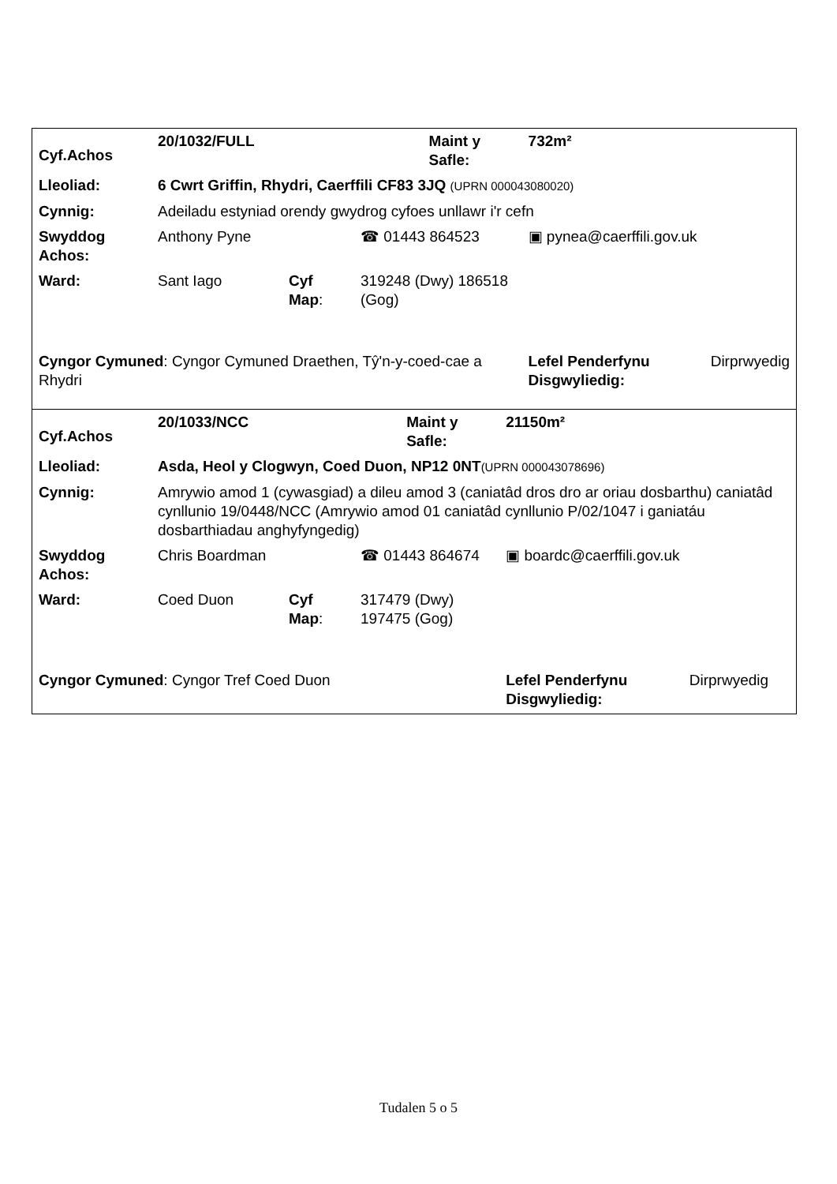| Cyf.Achos | 20/1032/FULL | | | Maint y Safle: | 732m² | |
| Lleoliad: | 6 Cwrt Griffin, Rhydri, Caerffili CF83 3JQ (UPRN 000043080020) | | | | | |
| Cynnig: | Adeiladu estyniad orendy gwydrog cyfoes unllawr i'r cefn | | | | | |
| Swyddog Achos: | Anthony Pyne | | ☎ 01443 864523 | | ▣ pynea@caerffili.gov.uk | |
| Ward: | Sant Iago | Cyf Map : | 319248 (Dwy) 186518 (Gog) | | | |
| Cyngor Cymuned : Cyngor Cymuned Draethen, Tŷ'n-y-coed-cae a Rhydri | | | | | Lefel Penderfynu Disgwyliedig: | Dirprwyedig |
| Cyf.Achos | 20/1033/NCC | | | Maint y Safle: | 21150m² | |
| Lleoliad: | Asda, Heol y Clogwyn, Coed Duon, NP12 0NT (UPRN 000043078696) | | | | | |
| Cynnig: | Amrywio amod 1 (cywasgiad) a dileu amod 3 (caniatâd dros dro ar oriau dosbarthu) caniatâd cynllunio 19/0448/NCC (Amrywio amod 01 caniatâd cynllunio P/02/1047 i ganiatáu dosbarthiadau anghyfyngedig) | | | | | |
| Swyddog Achos: | Chris Boardman | | ☎ 01443 864674 | | ▣ boardc@caerffili.gov.uk | |
| Ward: | Coed Duon | Cyf Map : | 317479 (Dwy) 197475 (Gog) | | | |
| Cyngor Cymuned : Cyngor Tref Coed Duon | | | | | Lefel Penderfynu Disgwyliedig: | Dirprwyedig |
Tudalen 5 o 5